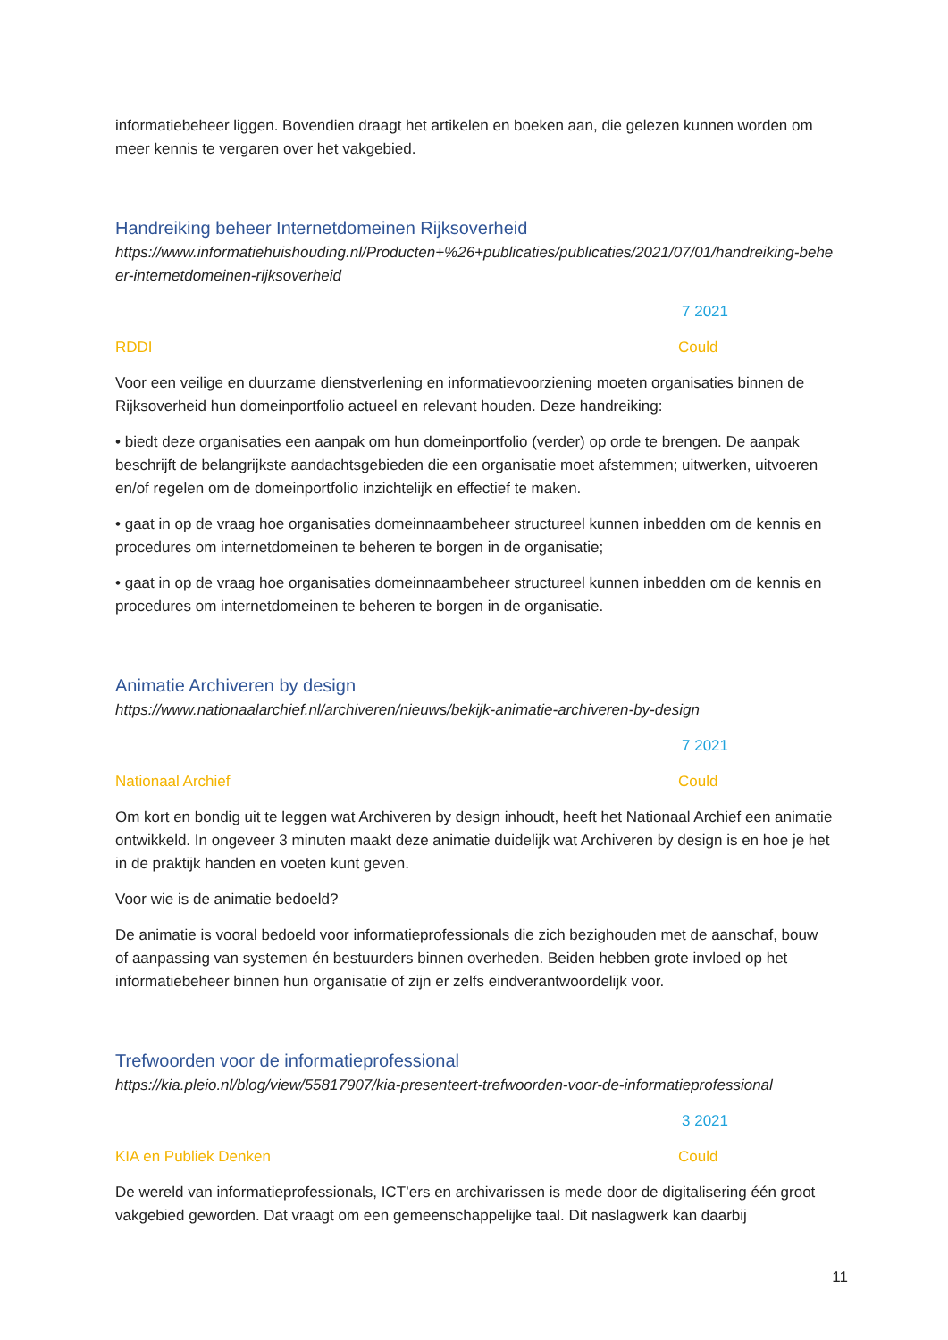informatiebeheer liggen. Bovendien draagt het artikelen en boeken aan, die gelezen kunnen worden om meer kennis te vergaren over het vakgebied.
Handreiking beheer Internetdomeinen Rijksoverheid
https://www.informatiehuishouding.nl/Producten+%26+publicaties/publicaties/2021/07/01/handreiking-beheer-internetdomeinen-rijksoverheid
7 2021
RDDI Could
Voor een veilige en duurzame dienstverlening en informatievoorziening moeten organisaties binnen de Rijksoverheid hun domeinportfolio actueel en relevant houden. Deze handreiking:
• biedt deze organisaties een aanpak om hun domeinportfolio (verder) op orde te brengen. De aanpak beschrijft de belangrijkste aandachtsgebieden die een organisatie moet afstemmen; uitwerken, uitvoeren en/of regelen om de domeinportfolio inzichtelijk en effectief te maken.
• gaat in op de vraag hoe organisaties domeinnaambeheer structureel kunnen inbedden om de kennis en procedures om internetdomeinen te beheren te borgen in de organisatie;
• gaat in op de vraag hoe organisaties domeinnaambeheer structureel kunnen inbedden om de kennis en procedures om internetdomeinen te beheren te borgen in de organisatie.
Animatie Archiveren by design
https://www.nationaalarchief.nl/archiveren/nieuws/bekijk-animatie-archiveren-by-design
7 2021
Nationaal Archief Could
Om kort en bondig uit te leggen wat Archiveren by design inhoudt, heeft het Nationaal Archief een animatie ontwikkeld. In ongeveer 3 minuten maakt deze animatie duidelijk wat Archiveren by design is en hoe je het in de praktijk handen en voeten kunt geven.
Voor wie is de animatie bedoeld?
De animatie is vooral bedoeld voor informatieprofessionals die zich bezighouden met de aanschaf, bouw of aanpassing van systemen én bestuurders binnen overheden. Beiden hebben grote invloed op het informatiebeheer binnen hun organisatie of zijn er zelfs eindverantwoordelijk voor.
Trefwoorden voor de informatieprofessional
https://kia.pleio.nl/blog/view/55817907/kia-presenteert-trefwoorden-voor-de-informatieprofessional
3 2021
KIA en Publiek Denken Could
De wereld van informatieprofessionals, ICT’ers en archivarissen is mede door de digitalisering één groot vakgebied geworden. Dat vraagt om een gemeenschappelijke taal. Dit naslagwerk kan daarbij
11